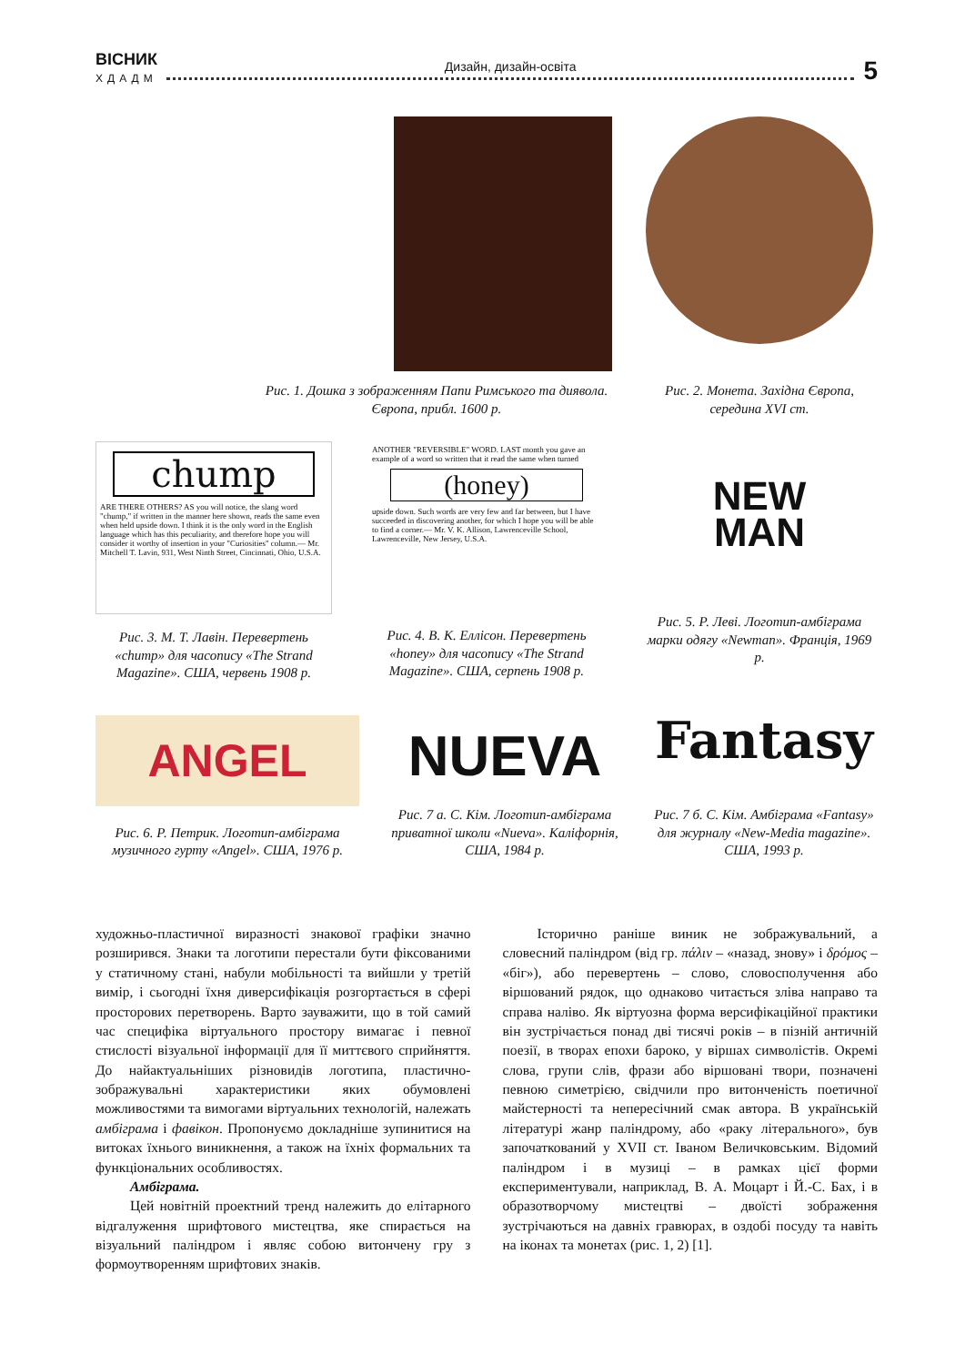ВІСНИК
ХДАДМ
Дизайн, дизайн-освіта
5
Рис. 1. Дошка з зображенням Папи Римського та диявола. Європа, прибл. 1600 р.
Рис. 2. Монета. Західна Європа, середина XVI ст.
chump
ARE THERE OTHERS? AS you will notice, the slang word "chump," if written in the manner here shown, reads the same even when held upside down. I think it is the only word in the English language which has this peculiarity, and therefore hope you will consider it worthy of insertion in your "Curiosities" column.— Mr. Mitchell T. Lavin, 931, West Ninth Street, Cincinnati, Ohio, U.S.A.
Рис. 3. М. Т. Лавін. Перевертень «chump» для часопису «The Strand Magazine». США, червень 1908 р.
ANOTHER "REVERSIBLE" WORD. LAST month you gave an example of a word so written that it read the same when turned
(honey)
upside down. Such words are very few and far between, but I have succeeded in discovering another, for which I hope you will be able to find a corner.— Mr. V. K. Allison, Lawrenceville School, Lawrenceville, New Jersey, U.S.A.
Рис. 4. В. К. Еллісон. Перевертень «honey» для часопису «The Strand Magazine». США, серпень 1908 р.
NEW
MAN
Рис. 5. Р. Леві. Логотип-амбіграма марки одягу «Newman». Франція, 1969 р.
ANGEL
Рис. 6. Р. Петрик. Логотип-амбіграма музичного гурту «Angel». США, 1976 р.
NUEVA
Рис. 7 а. С. Кім. Логотип-амбіграма приватної школи «Nueva». Каліфорнія, США, 1984 р.
Fantasy
Рис. 7 б. С. Кім. Амбіграма «Fantasy» для журналу «New-Media magazine». США, 1993 р.
художньо-пластичної виразності знакової графіки значно розширився. Знаки та логотипи перестали бути фіксованими у статичному стані, набули мобільності та вийшли у третій вимір, і сьогодні їхня диверсифікація розгортається в сфері просторових перетворень. Варто зауважити, що в той самий час специфіка віртуального простору вимагає і певної стислості візуальної інформації для її миттєвого сприйняття. До найактуальніших різновидів логотипа, пластично-зображувальні характеристики яких обумовлені можливостями та вимогами віртуальних технологій, належать амбіграма і фавікон. Пропонуємо докладніше зупинитися на витоках їхнього виникнення, а також на їхніх формальних та функціональних особливостях.
Амбіграма.
Цей новітній проектний тренд належить до елітарного відгалуження шрифтового мистецтва, яке спирається на візуальний паліндром і являє собою витончену гру з формоутворенням шрифтових знаків.
Історично раніше виник не зображувальний, а словесний паліндром (від гр. πάλιν – «назад, знову» і δρόμος – «біг»), або перевертень – слово, словосполучення або віршований рядок, що однаково читається зліва направо та справа наліво. Як віртуозна форма версифікаційної практики він зустрічається понад дві тисячі років – в пізній античній поезії, в творах епохи бароко, у віршах символістів. Окремі слова, групи слів, фрази або віршовані твори, позначені певною симетрією, свідчили про витонченість поетичної майстерності та непересічний смак автора. В українській літературі жанр паліндрому, або «раку літерального», був започаткований у XVII ст. Іваном Величковським. Відомий паліндром і в музиці – в рамках цієї форми експериментували, наприклад, В. А. Моцарт і Й.-С. Бах, і в образотворчому мистецтві – двоїсті зображення зустрічаються на давніх гравюрах, в оздобі посуду та навіть на іконах та монетах (рис. 1, 2) [1].